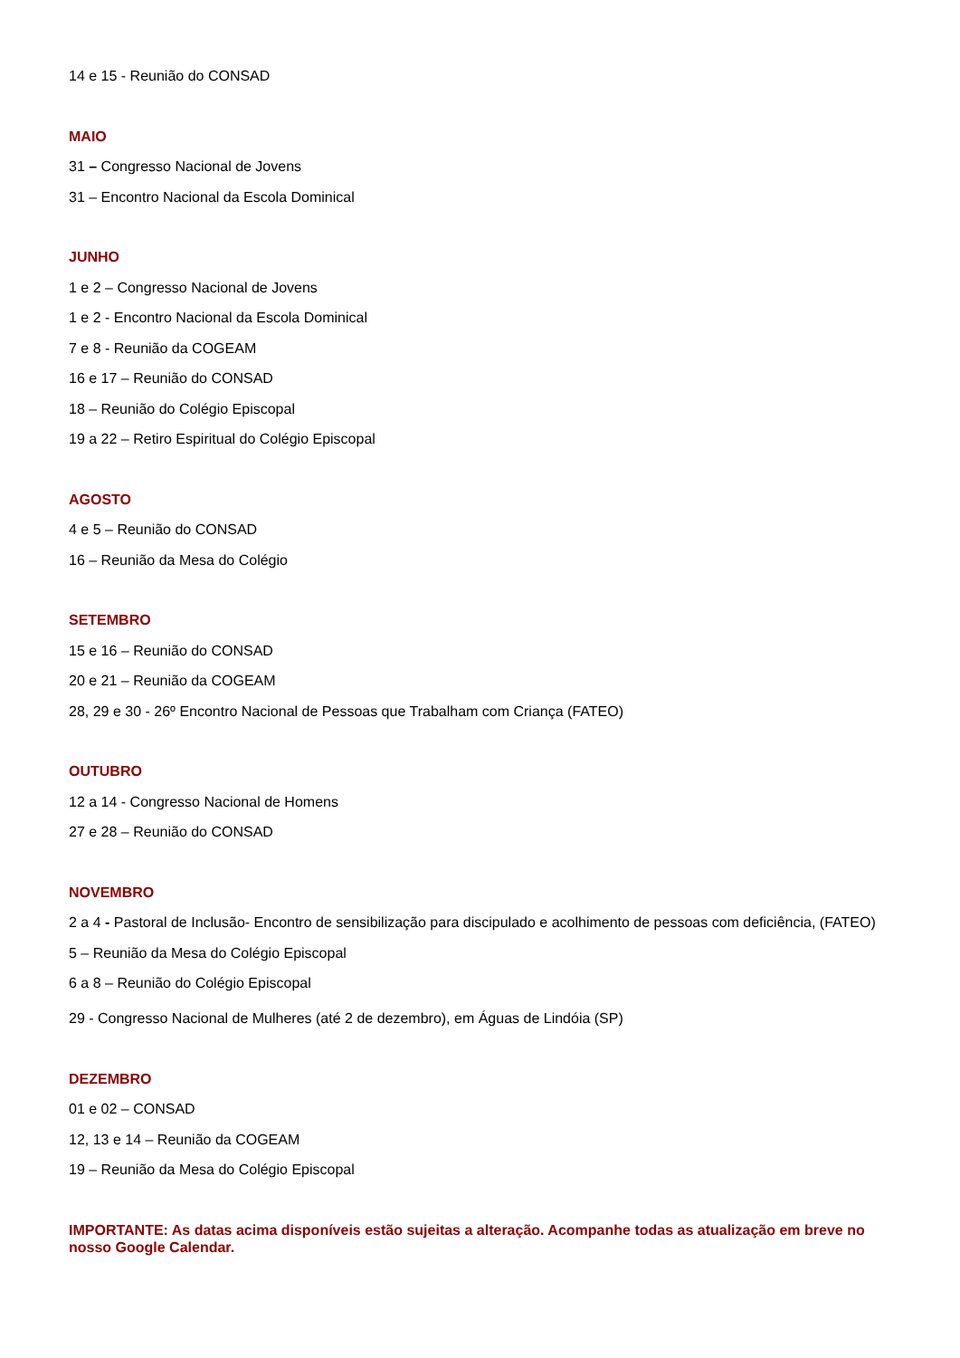14 e 15 - Reunião do CONSAD
MAIO
31 – Congresso Nacional de Jovens
31 – Encontro Nacional da Escola Dominical
JUNHO
1 e 2 – Congresso Nacional de Jovens
1 e 2 - Encontro Nacional da Escola Dominical
7 e 8 - Reunião da COGEAM
16 e 17 – Reunião do CONSAD
18 – Reunião do Colégio Episcopal
19 a 22 – Retiro Espiritual do Colégio Episcopal
AGOSTO
4 e 5 – Reunião do CONSAD
16 – Reunião da Mesa do Colégio
SETEMBRO
15 e 16 – Reunião do CONSAD
20 e 21 – Reunião da COGEAM
28, 29 e 30 - 26º Encontro Nacional de Pessoas que Trabalham com Criança (FATEO)
OUTUBRO
12 a 14 - Congresso Nacional de Homens
27 e 28 – Reunião do CONSAD
NOVEMBRO
2 a 4 - Pastoral de Inclusão- Encontro de sensibilização para discipulado e acolhimento de pessoas com deficiência, (FATEO)
5 – Reunião da Mesa do Colégio Episcopal
6 a 8 – Reunião do Colégio Episcopal
29 - Congresso Nacional de Mulheres (até 2 de dezembro), em Águas de Lindóia (SP)
DEZEMBRO
01 e 02 – CONSAD
12, 13 e 14 – Reunião da COGEAM
19 – Reunião da Mesa do Colégio Episcopal
IMPORTANTE: As datas acima disponíveis estão sujeitas a alteração. Acompanhe todas as atualização em breve no nosso Google Calendar.